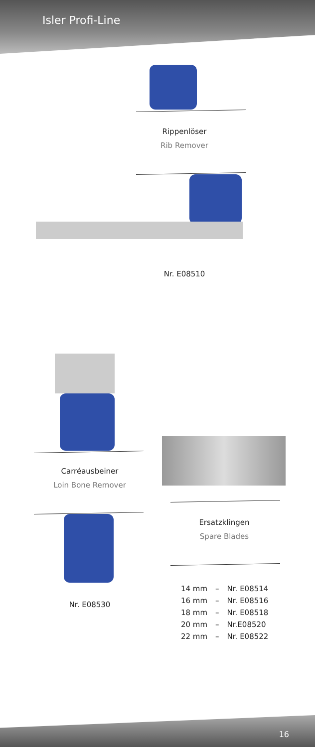Isler Profi-Line
Rippenlöser
Rib Remover
Nr. E08510
Carréausbeiner
Loin Bone Remover
Nr. E08530
Ersatzklingen
Spare Blades
| 14 mm | – | Nr. E08514 |
| 16 mm | – | Nr. E08516 |
| 18 mm | – | Nr. E08518 |
| 20 mm | – | Nr.E08520 |
| 22 mm | – | Nr. E08522 |
16